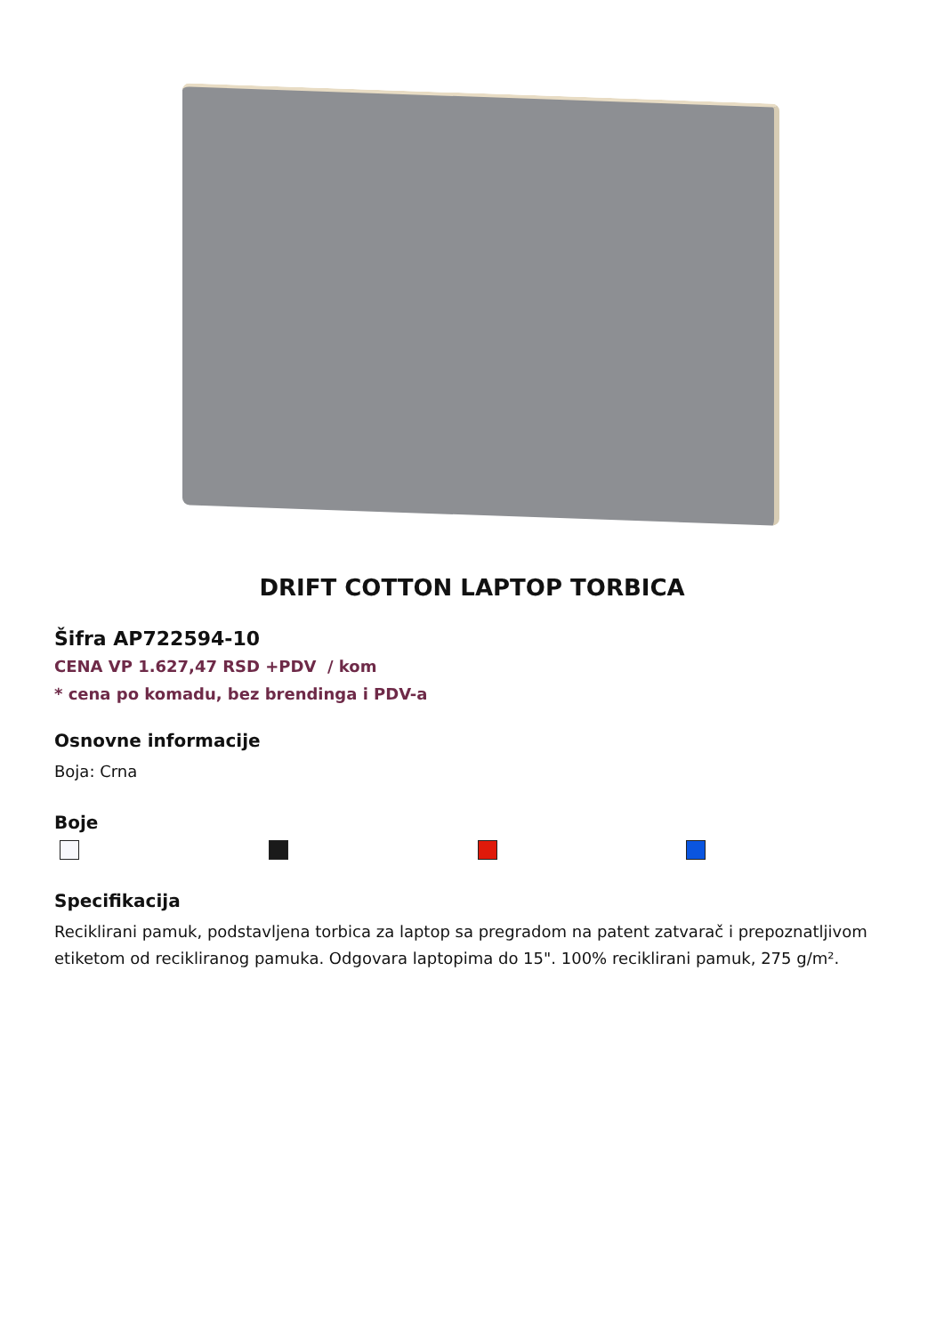DRIFT COTTON LAPTOP TORBICA
Šifra AP722594-10
CENA VP 1.627,47 RSD +PDV / kom
* cena po komadu, bez brendinga i PDV-a
Osnovne informacije
Boja: Crna
Boje
Specifikacija
Reciklirani pamuk, podstavljena torbica za laptop sa pregradom na patent zatvarač i prepoznatljivom etiketom od recikliranog pamuka. Odgovara laptopima do 15". 100% reciklirani pamuk, 275 g/m².